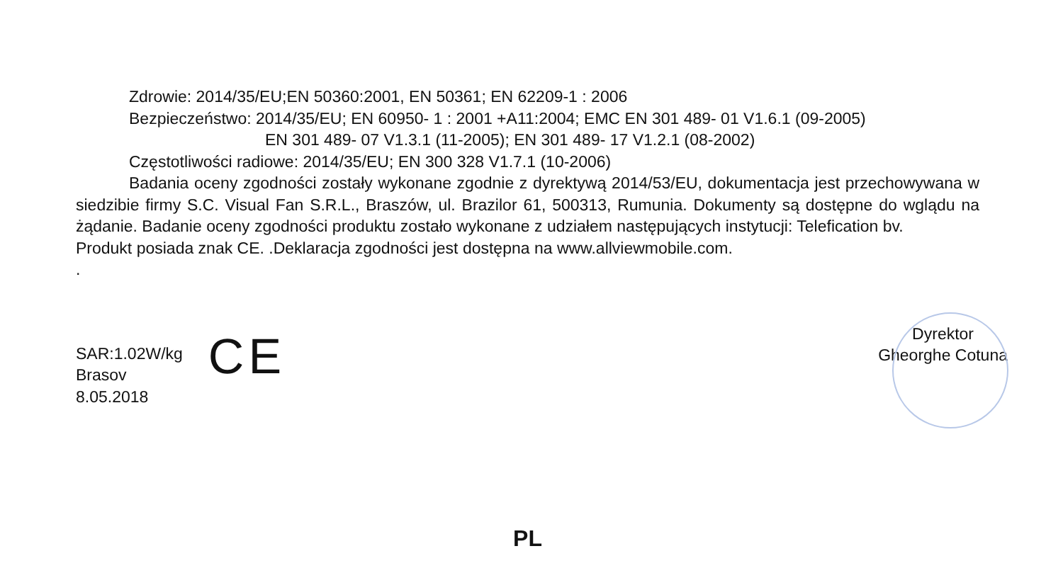Zdrowie: 2014/35/EU;EN 50360:2001, EN 50361; EN 62209-1 : 2006
Bezpieczeństwo: 2014/35/EU; EN 60950- 1 : 2001 +A11:2004; EMC EN 301 489- 01 V1.6.1 (09-2005)
EN 301 489- 07 V1.3.1 (11-2005); EN 301 489- 17 V1.2.1 (08-2002)
Częstotliwości radiowe: 2014/35/EU; EN 300 328 V1.7.1 (10-2006)
Badania oceny zgodności zostały wykonane zgodnie z dyrektywą 2014/53/EU, dokumentacja jest przechowywana w siedzibie firmy S.C. Visual Fan S.R.L., Braszów, ul. Brazilor 61, 500313, Rumunia. Dokumenty są dostępne do wglądu na żądanie. Badanie oceny zgodności produktu zostało wykonane z udziałem następujących instytucji: Telefication bv.
Produkt posiada znak CE. .Deklaracja zgodności jest dostępna na www.allviewmobile.com.
.
SAR:1.02W/kg
Brasov
8.05.2018
CE
Dyrektor
Gheorghe Cotuna
PL